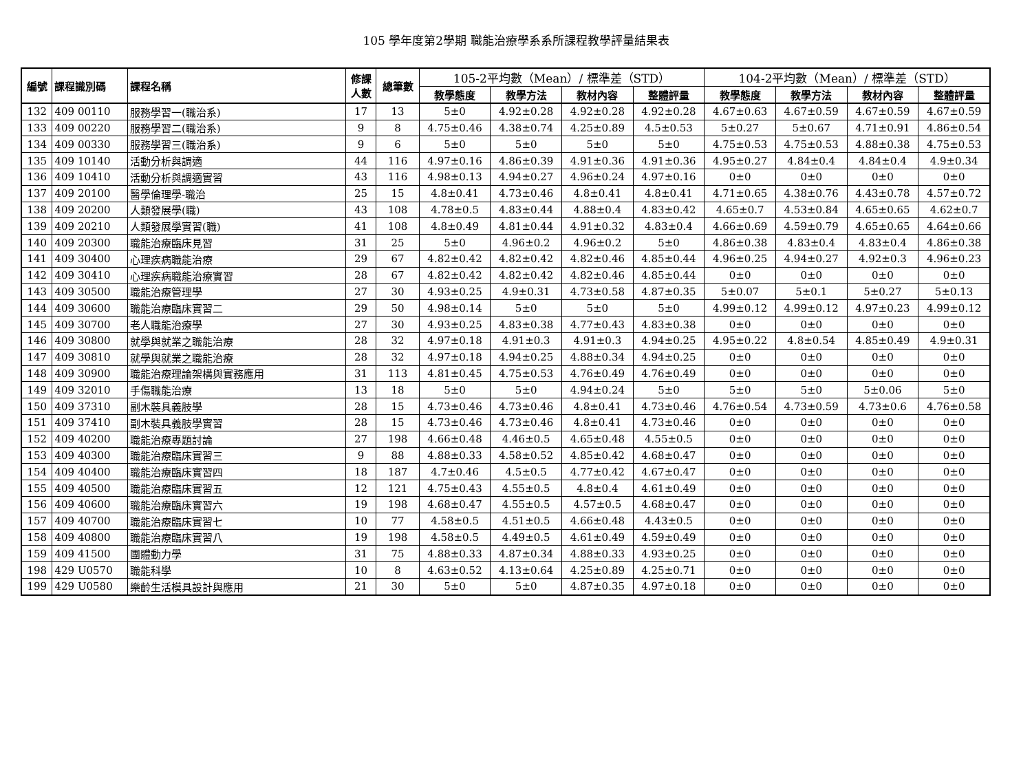105 學年度第2學期 職能治療學系系所課程教學評量結果表
| 編號 | 課程識別碼 | 課程名稱 | 修課 人數 | 總筆數 | 105-2平均數（Mean）/ 標準差（STD） | | | | 104-2平均數（Mean）/ 標準差（STD） | | | |
| --- | --- | --- | --- | --- | --- | --- | --- | --- | --- | --- | --- | --- |
| | | | | | 教學態度 | 教學方法 | 教材內容 | 整體評量 | 教學態度 | 教學方法 | 教材內容 | 整體評量 |
| 132 | 409 00110 | 服務學習一(職治系) | 17 | 13 | 5±0 | 4.92±0.28 | 4.92±0.28 | 4.92±0.28 | 4.67±0.63 | 4.67±0.59 | 4.67±0.59 | 4.67±0.59 |
| 133 | 409 00220 | 服務學習二(職治系) | 9 | 8 | 4.75±0.46 | 4.38±0.74 | 4.25±0.89 | 4.5±0.53 | 5±0.27 | 5±0.67 | 4.71±0.91 | 4.86±0.54 |
| 134 | 409 00330 | 服務學習三(職治系) | 9 | 6 | 5±0 | 5±0 | 5±0 | 5±0 | 4.75±0.53 | 4.75±0.53 | 4.88±0.38 | 4.75±0.53 |
| 135 | 409 10140 | 活動分析與調適 | 44 | 116 | 4.97±0.16 | 4.86±0.39 | 4.91±0.36 | 4.91±0.36 | 4.95±0.27 | 4.84±0.4 | 4.84±0.4 | 4.9±0.34 |
| 136 | 409 10410 | 活動分析與調適實習 | 43 | 116 | 4.98±0.13 | 4.94±0.27 | 4.96±0.24 | 4.97±0.16 | 0±0 | 0±0 | 0±0 | 0±0 |
| 137 | 409 20100 | 醫學倫理學-職治 | 25 | 15 | 4.8±0.41 | 4.73±0.46 | 4.8±0.41 | 4.8±0.41 | 4.71±0.65 | 4.38±0.76 | 4.43±0.78 | 4.57±0.72 |
| 138 | 409 20200 | 人類發展學(職) | 43 | 108 | 4.78±0.5 | 4.83±0.44 | 4.88±0.4 | 4.83±0.42 | 4.65±0.7 | 4.53±0.84 | 4.65±0.65 | 4.62±0.7 |
| 139 | 409 20210 | 人類發展學實習(職) | 41 | 108 | 4.8±0.49 | 4.81±0.44 | 4.91±0.32 | 4.83±0.4 | 4.66±0.69 | 4.59±0.79 | 4.65±0.65 | 4.64±0.66 |
| 140 | 409 20300 | 職能治療臨床見習 | 31 | 25 | 5±0 | 4.96±0.2 | 4.96±0.2 | 5±0 | 4.86±0.38 | 4.83±0.4 | 4.83±0.4 | 4.86±0.38 |
| 141 | 409 30400 | 心理疾病職能治療 | 29 | 67 | 4.82±0.42 | 4.82±0.42 | 4.82±0.46 | 4.85±0.44 | 4.96±0.25 | 4.94±0.27 | 4.92±0.3 | 4.96±0.23 |
| 142 | 409 30410 | 心理疾病職能治療實習 | 28 | 67 | 4.82±0.42 | 4.82±0.42 | 4.82±0.46 | 4.85±0.44 | 0±0 | 0±0 | 0±0 | 0±0 |
| 143 | 409 30500 | 職能治療管理學 | 27 | 30 | 4.93±0.25 | 4.9±0.31 | 4.73±0.58 | 4.87±0.35 | 5±0.07 | 5±0.1 | 5±0.27 | 5±0.13 |
| 144 | 409 30600 | 職能治療臨床實習二 | 29 | 50 | 4.98±0.14 | 5±0 | 5±0 | 5±0 | 4.99±0.12 | 4.99±0.12 | 4.97±0.23 | 4.99±0.12 |
| 145 | 409 30700 | 老人職能治療學 | 27 | 30 | 4.93±0.25 | 4.83±0.38 | 4.77±0.43 | 4.83±0.38 | 0±0 | 0±0 | 0±0 | 0±0 |
| 146 | 409 30800 | 就學與就業之職能治療 | 28 | 32 | 4.97±0.18 | 4.91±0.3 | 4.91±0.3 | 4.94±0.25 | 4.95±0.22 | 4.8±0.54 | 4.85±0.49 | 4.9±0.31 |
| 147 | 409 30810 | 就學與就業之職能治療 | 28 | 32 | 4.97±0.18 | 4.94±0.25 | 4.88±0.34 | 4.94±0.25 | 0±0 | 0±0 | 0±0 | 0±0 |
| 148 | 409 30900 | 職能治療理論架構與實務應用 | 31 | 113 | 4.81±0.45 | 4.75±0.53 | 4.76±0.49 | 4.76±0.49 | 0±0 | 0±0 | 0±0 | 0±0 |
| 149 | 409 32010 | 手傷職能治療 | 13 | 18 | 5±0 | 5±0 | 4.94±0.24 | 5±0 | 5±0 | 5±0 | 5±0.06 | 5±0 |
| 150 | 409 37310 | 副木裝具義肢學 | 28 | 15 | 4.73±0.46 | 4.73±0.46 | 4.8±0.41 | 4.73±0.46 | 4.76±0.54 | 4.73±0.59 | 4.73±0.6 | 4.76±0.58 |
| 151 | 409 37410 | 副木裝具義肢學實習 | 28 | 15 | 4.73±0.46 | 4.73±0.46 | 4.8±0.41 | 4.73±0.46 | 0±0 | 0±0 | 0±0 | 0±0 |
| 152 | 409 40200 | 職能治療專題討論 | 27 | 198 | 4.66±0.48 | 4.46±0.5 | 4.65±0.48 | 4.55±0.5 | 0±0 | 0±0 | 0±0 | 0±0 |
| 153 | 409 40300 | 職能治療臨床實習三 | 9 | 88 | 4.88±0.33 | 4.58±0.52 | 4.85±0.42 | 4.68±0.47 | 0±0 | 0±0 | 0±0 | 0±0 |
| 154 | 409 40400 | 職能治療臨床實習四 | 18 | 187 | 4.7±0.46 | 4.5±0.5 | 4.77±0.42 | 4.67±0.47 | 0±0 | 0±0 | 0±0 | 0±0 |
| 155 | 409 40500 | 職能治療臨床實習五 | 12 | 121 | 4.75±0.43 | 4.55±0.5 | 4.8±0.4 | 4.61±0.49 | 0±0 | 0±0 | 0±0 | 0±0 |
| 156 | 409 40600 | 職能治療臨床實習六 | 19 | 198 | 4.68±0.47 | 4.55±0.5 | 4.57±0.5 | 4.68±0.47 | 0±0 | 0±0 | 0±0 | 0±0 |
| 157 | 409 40700 | 職能治療臨床實習七 | 10 | 77 | 4.58±0.5 | 4.51±0.5 | 4.66±0.48 | 4.43±0.5 | 0±0 | 0±0 | 0±0 | 0±0 |
| 158 | 409 40800 | 職能治療臨床實習八 | 19 | 198 | 4.58±0.5 | 4.49±0.5 | 4.61±0.49 | 4.59±0.49 | 0±0 | 0±0 | 0±0 | 0±0 |
| 159 | 409 41500 | 團體動力學 | 31 | 75 | 4.88±0.33 | 4.87±0.34 | 4.88±0.33 | 4.93±0.25 | 0±0 | 0±0 | 0±0 | 0±0 |
| 198 | 429 U0570 | 職能科學 | 10 | 8 | 4.63±0.52 | 4.13±0.64 | 4.25±0.89 | 4.25±0.71 | 0±0 | 0±0 | 0±0 | 0±0 |
| 199 | 429 U0580 | 樂齡生活模具設計與應用 | 21 | 30 | 5±0 | 5±0 | 4.87±0.35 | 4.97±0.18 | 0±0 | 0±0 | 0±0 | 0±0 |